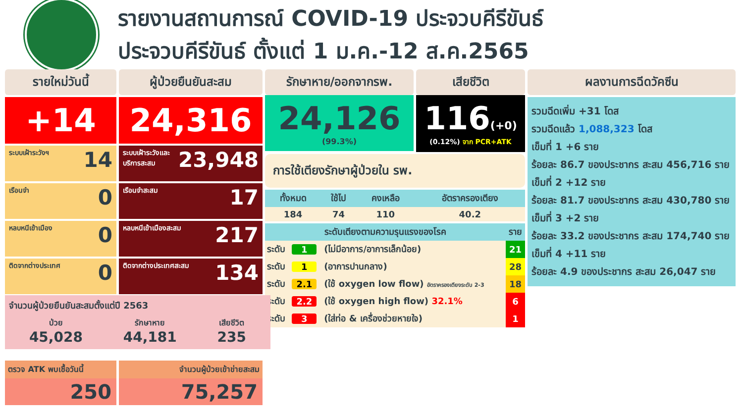รายงานสถานการณ์ COVID-19 ประจวบคีรีขันธ์
ประจวบคีรีขันธ์ ตั้งแต่ 1 ม.ค.-12 ส.ค.2565
รายใหม่วันนี้
+14
ระบบเฝ้าระวังฯ 14
เรือนจำ 0
หลบหนีเข้าเมือง 0
ติดจากต่างประเทศ 0
ผู้ป่วยยืนยันสะสม
24,316
ระบบเฝ้าระวังและ บริการสะสม 23,948
เรือนจำสะสม 17
หลบหนีเข้าเมืองสะสม 217
ติดจากต่างประเทศสะสม 134
รักษาหาย/ออกจากรพ.
24,126
(99.3%)
เสียชีวิต
116(+0)
(0.12%) จาก PCR+ATK
การใช้เตียงรักษาผู้ป่วยใน รพ.
| ทั้งหมด | ใช้ไป | คงเหลือ | อัตราครองเตียง |
| --- | --- | --- | --- |
| 184 | 74 | 110 | 40.2 |
| ระดับเตียงตามความรุนแรงของโรค | | | ราย |
| --- | --- | --- | --- |
| ระดับ | 1 | (ไม่มีอาการ/อาการเล็กน้อย) | 21 |
| ระดับ | 1 | (อาการปานกลาง) | 28 |
| ระดับ | 2.1 | (ใช้ oxygen low flow) อัตราครองเตียงระดับ 2-3 | 18 |
| ระดับ | 2.2 | (ใช้ oxygen high flow) 32.1% | 6 |
| ระดับ | 3 | (ใส่ท่อ & เครื่องช่วยหายใจ) | 1 |
ผลงานการฉีดวัคซีน
รวมฉีดเพิ่ม +31 โดส
รวมฉีดแล้ว 1,088,323 โดส
เข็มที่ 1 +6 ราย
ร้อยละ 86.7 ของประชากร สะสม 456,716 ราย
เข็มที่ 2 +12 ราย
ร้อยละ 81.7 ของประชากร สะสม 430,780 ราย
เข็มที่ 3 +2 ราย
ร้อยละ 33.2 ของประชากร สะสม 174,740 ราย
เข็มที่ 4 +11 ราย
ร้อยละ 4.9 ของประชากร สะสม 26,047 ราย
จำนวนผู้ป่วยยืนยันสะสมตั้งแต่ปี 2563
ป่วย
45,028
รักษาหาย
44,181
เสียชีวิต
235
ตรวจ ATK พบเชื้อวันนี้
250
จำนวนผู้ป่วยเข้าข่ายสะสม
75,257